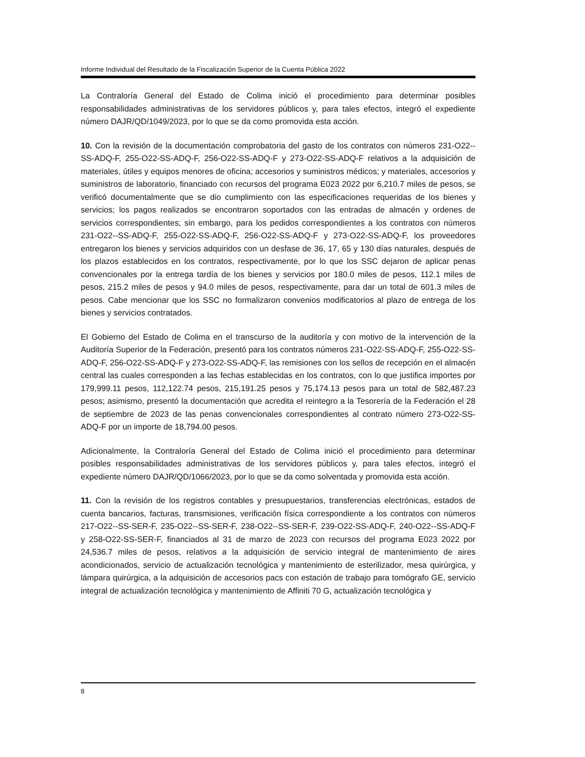Informe Individual del Resultado de la Fiscalización Superior de la Cuenta Pública 2022
La Contraloría General del Estado de Colima inició el procedimiento para determinar posibles responsabilidades administrativas de los servidores públicos y, para tales efectos, integró el expediente número DAJR/QD/1049/2023, por lo que se da como promovida esta acción.
10. Con la revisión de la documentación comprobatoria del gasto de los contratos con números 231-O22--SS-ADQ-F, 255-O22-SS-ADQ-F, 256-O22-SS-ADQ-F y 273-O22-SS-ADQ-F relativos a la adquisición de materiales, útiles y equipos menores de oficina; accesorios y suministros médicos; y materiales, accesorios y suministros de laboratorio, financiado con recursos del programa E023 2022 por 6,210.7 miles de pesos, se verificó documentalmente que se dio cumplimiento con las especificaciones requeridas de los bienes y servicios; los pagos realizados se encontraron soportados con las entradas de almacén y ordenes de servicios correspondientes; sin embargo, para los pedidos correspondientes a los contratos con números 231-O22--SS-ADQ-F, 255-O22-SS-ADQ-F, 256-O22-SS-ADQ-F y 273-O22-SS-ADQ-F, los proveedores entregaron los bienes y servicios adquiridos con un desfase de 36, 17, 65 y 130 días naturales, después de los plazos establecidos en los contratos, respectivamente, por lo que los SSC dejaron de aplicar penas convencionales por la entrega tardía de los bienes y servicios por 180.0 miles de pesos, 112.1 miles de pesos, 215.2 miles de pesos y 94.0 miles de pesos, respectivamente, para dar un total de 601.3 miles de pesos. Cabe mencionar que los SSC no formalizaron convenios modificatorios al plazo de entrega de los bienes y servicios contratados.
El Gobierno del Estado de Colima en el transcurso de la auditoría y con motivo de la intervención de la Auditoría Superior de la Federación, presentó para los contratos números 231-O22-SS-ADQ-F, 255-O22-SS-ADQ-F, 256-O22-SS-ADQ-F y 273-O22-SS-ADQ-F, las remisiones con los sellos de recepción en el almacén central las cuales corresponden a las fechas establecidas en los contratos, con lo que justifica importes por 179,999.11 pesos, 112,122.74 pesos, 215,191.25 pesos y 75,174.13 pesos para un total de 582,487.23 pesos; asimismo, presentó la documentación que acredita el reintegro a la Tesorería de la Federación el 28 de septiembre de 2023 de las penas convencionales correspondientes al contrato número 273-O22-SS-ADQ-F por un importe de 18,794.00 pesos.
Adicionalmente, la Contraloría General del Estado de Colima inició el procedimiento para determinar posibles responsabilidades administrativas de los servidores públicos y, para tales efectos, integró el expediente número DAJR/QD/1066/2023, por lo que se da como solventada y promovida esta acción.
11. Con la revisión de los registros contables y presupuestarios, transferencias electrónicas, estados de cuenta bancarios, facturas, transmisiones, verificación física correspondiente a los contratos con números 217-O22--SS-SER-F, 235-O22--SS-SER-F, 238-O22--SS-SER-F, 239-O22-SS-ADQ-F, 240-O22--SS-ADQ-F y 258-O22-SS-SER-F, financiados al 31 de marzo de 2023 con recursos del programa E023 2022 por 24,536.7 miles de pesos, relativos a la adquisición de servicio integral de mantenimiento de aires acondicionados, servicio de actualización tecnológica y mantenimiento de esterilizador, mesa quirúrgica, y lámpara quirúrgica, a la adquisición de accesorios pacs con estación de trabajo para tomógrafo GE, servicio integral de actualización tecnológica y mantenimiento de Affiniti 70 G, actualización tecnológica y
8